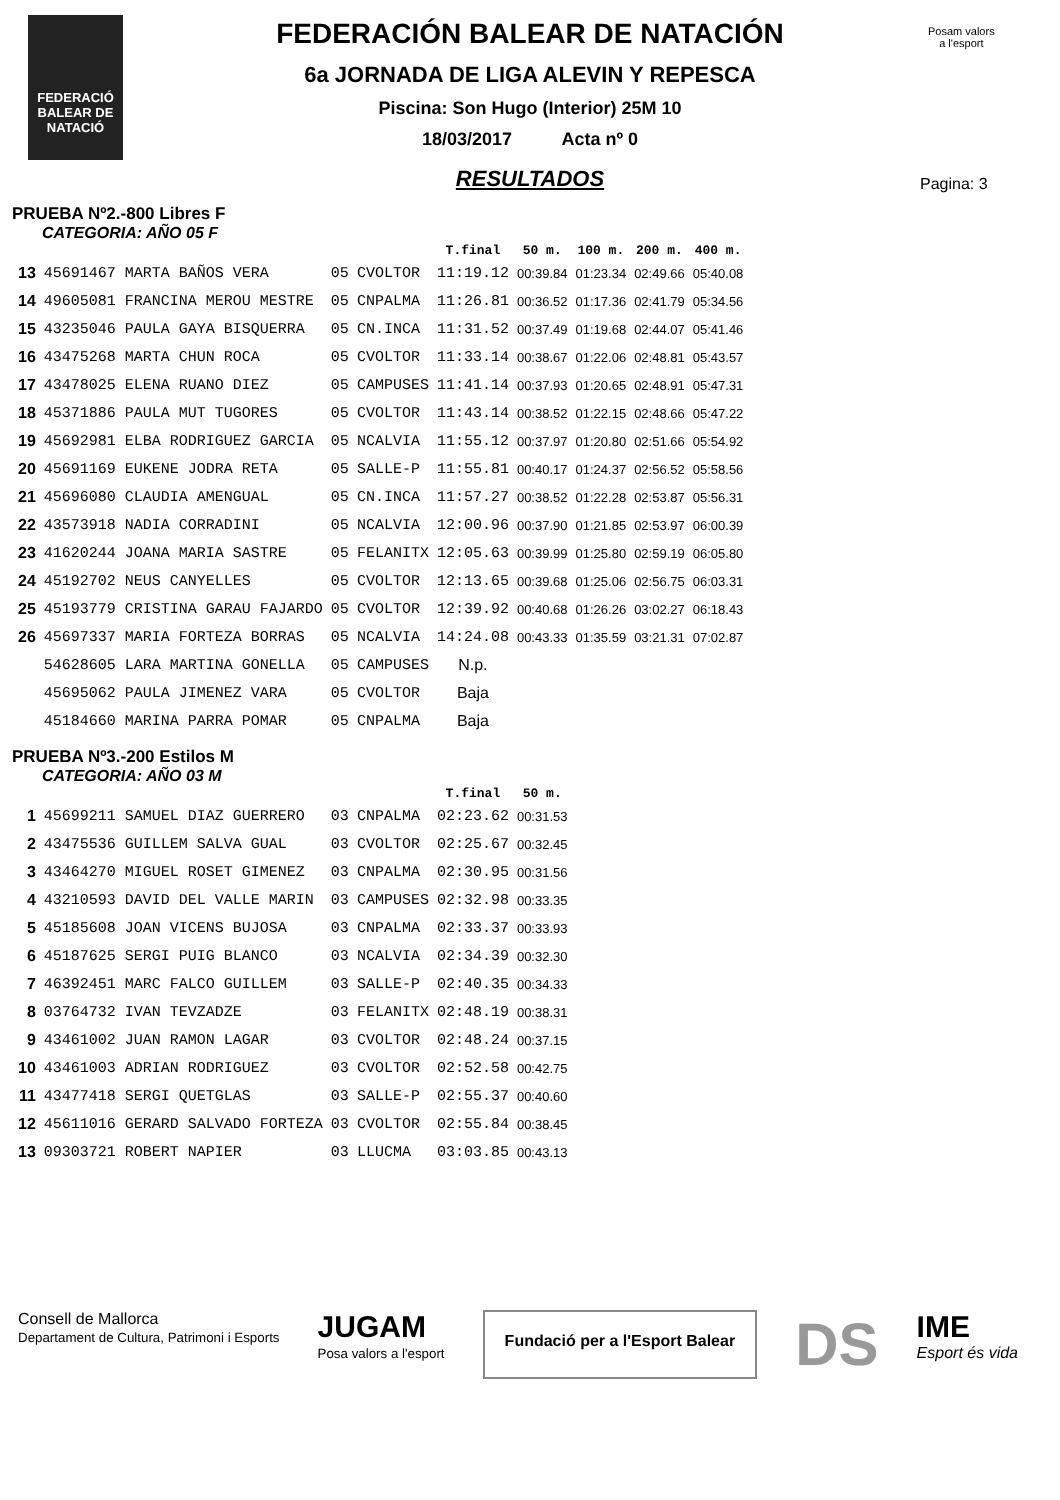FEDERACIÓ BALEAR DE NATACIÓ
Posam valors
a l'esport
Pagina: 3
FEDERACIÓN BALEAR DE NATACIÓN
6a JORNADA DE LIGA ALEVIN Y REPESCA
Piscina: Son Hugo (Interior) 25M 10
18/03/2017 Acta nº 0
RESULTADOS
PRUEBA Nº2.-800 Libres F
CATEGORIA: AÑO 05 F
| | | | | T.final | 50 m. | 100 m. | 200 m. | 400 m. |
| --- | --- | --- | --- | --- | --- | --- | --- | --- |
| 13 | 45691467 MARTA BAÑOS VERA | 05 | CVOLTOR | 11:19.12 | 00:39.84 | 01:23.34 | 02:49.66 | 05:40.08 |
| 14 | 49605081 FRANCINA MEROU MESTRE | 05 | CNPALMA | 11:26.81 | 00:36.52 | 01:17.36 | 02:41.79 | 05:34.56 |
| 15 | 43235046 PAULA GAYA BISQUERRA | 05 | CN.INCA | 11:31.52 | 00:37.49 | 01:19.68 | 02:44.07 | 05:41.46 |
| 16 | 43475268 MARTA CHUN ROCA | 05 | CVOLTOR | 11:33.14 | 00:38.67 | 01:22.06 | 02:48.81 | 05:43.57 |
| 17 | 43478025 ELENA RUANO DIEZ | 05 | CAMPUSES | 11:41.14 | 00:37.93 | 01:20.65 | 02:48.91 | 05:47.31 |
| 18 | 45371886 PAULA MUT TUGORES | 05 | CVOLTOR | 11:43.14 | 00:38.52 | 01:22.15 | 02:48.66 | 05:47.22 |
| 19 | 45692981 ELBA RODRIGUEZ GARCIA | 05 | NCALVIA | 11:55.12 | 00:37.97 | 01:20.80 | 02:51.66 | 05:54.92 |
| 20 | 45691169 EUKENE JODRA RETA | 05 | SALLE-P | 11:55.81 | 00:40.17 | 01:24.37 | 02:56.52 | 05:58.56 |
| 21 | 45696080 CLAUDIA AMENGUAL | 05 | CN.INCA | 11:57.27 | 00:38.52 | 01:22.28 | 02:53.87 | 05:56.31 |
| 22 | 43573918 NADIA CORRADINI | 05 | NCALVIA | 12:00.96 | 00:37.90 | 01:21.85 | 02:53.97 | 06:00.39 |
| 23 | 41620244 JOANA MARIA SASTRE | 05 | FELANITX | 12:05.63 | 00:39.99 | 01:25.80 | 02:59.19 | 06:05.80 |
| 24 | 45192702 NEUS CANYELLES | 05 | CVOLTOR | 12:13.65 | 00:39.68 | 01:25.06 | 02:56.75 | 06:03.31 |
| 25 | 45193779 CRISTINA GARAU FAJARDO | 05 | CVOLTOR | 12:39.92 | 00:40.68 | 01:26.26 | 03:02.27 | 06:18.43 |
| 26 | 45697337 MARIA FORTEZA BORRAS | 05 | NCALVIA | 14:24.08 | 00:43.33 | 01:35.59 | 03:21.31 | 07:02.87 |
| | 54628605 LARA MARTINA GONELLA | 05 | CAMPUSES | N.p. | | | | |
| | 45695062 PAULA JIMENEZ VARA | 05 | CVOLTOR | Baja | | | | |
| | 45184660 MARINA PARRA POMAR | 05 | CNPALMA | Baja | | | | |
PRUEBA Nº3.-200 Estilos M
CATEGORIA: AÑO 03 M
| | | | | T.final | 50 m. |
| --- | --- | --- | --- | --- | --- |
| 1 | 45699211 SAMUEL DIAZ GUERRERO | 03 | CNPALMA | 02:23.62 | 00:31.53 |
| 2 | 43475536 GUILLEM SALVA GUAL | 03 | CVOLTOR | 02:25.67 | 00:32.45 |
| 3 | 43464270 MIGUEL ROSET GIMENEZ | 03 | CNPALMA | 02:30.95 | 00:31.56 |
| 4 | 43210593 DAVID DEL VALLE MARIN | 03 | CAMPUSES | 02:32.98 | 00:33.35 |
| 5 | 45185608 JOAN VICENS BUJOSA | 03 | CNPALMA | 02:33.37 | 00:33.93 |
| 6 | 45187625 SERGI PUIG BLANCO | 03 | NCALVIA | 02:34.39 | 00:32.30 |
| 7 | 46392451 MARC FALCO GUILLEM | 03 | SALLE-P | 02:40.35 | 00:34.33 |
| 8 | 03764732 IVAN TEVZADZE | 03 | FELANITX | 02:48.19 | 00:38.31 |
| 9 | 43461002 JUAN RAMON LAGAR | 03 | CVOLTOR | 02:48.24 | 00:37.15 |
| 10 | 43461003 ADRIAN RODRIGUEZ | 03 | CVOLTOR | 02:52.58 | 00:42.75 |
| 11 | 43477418 SERGI QUETGLAS | 03 | SALLE-P | 02:55.37 | 00:40.60 |
| 12 | 45611016 GERARD SALVADO FORTEZA | 03 | CVOLTOR | 02:55.84 | 00:38.45 |
| 13 | 09303721 ROBERT NAPIER | 03 | LLUCMA | 03:03.85 | 00:43.13 |
Consell de Mallorca
Departament de Cultura, Patrimoni i Esports
JUGAM
Posa valors a l'esport
Fundació per a l'Esport Balear
DS
IME
Esport és vida